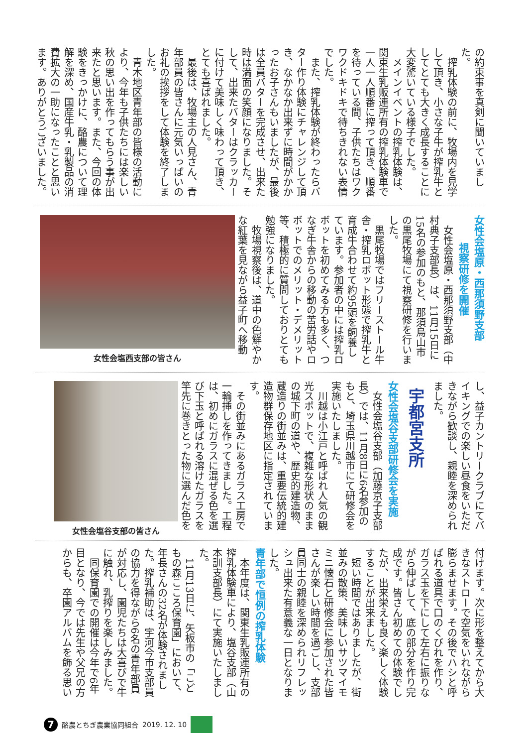の約束事を真剣に聞いていました。
搾乳体験の前に、牧場内を見学して頂き、小さな子牛が搾乳牛としてとても大きく成長することに大変驚いている様子でした。
メインイベントの搾乳体験は、関東生乳販連所有の搾乳体験車で一人一人順番に搾って頂き、順番を待っている間、子供たちはワクワクドキドキで待ちきれない表情でした。
また、搾乳体験が終わったらバター作り体験にチャレンジして頂き、なかなか出来ずに時間がかかったお子さんもいましたが、最後は全員バターを完成させ、出来た時は満面の笑顔になりました。そして、出来たバターはクラッカーに付けて美味しく味わって頂き、とても喜ばれました。
最後は、牧場主の人見さん、青年部員の皆さんに元気いっぱいのお礼の挨拶をして体験を終了しました。
青木地区青年部の皆様の活動により、今年も子供たちには楽しい秋の思い出を作ってもらう事が出来たと思います。また、今回の体験をきっかけに、酪農について理解を深め、国産牛乳・乳製品の消費拡大の一助になったことと思います。ありがとうございました。
女性会塩原・西那須野支部
視察研修を開催
女性会塩原・西那須野支部（中村典子支部長）は、11月15日に15名の参加のもと、那須烏山市の黒尾牧場にて視察研修を行いました。
黒尾牧場ではフリーストール牛舎・搾乳ロボット形態で搾乳牛と育成牛合わせて約95頭を飼養しています。参加者の中には搾乳ロボットを初めてみる方も多く、つなぎ牛舎からの移動の苦労話やロボットでのメリット・デメリット等、積極的に質問しておりとても勉強になりました。
牧場視察後は、道中の色鮮やかな紅葉を見ながら益子町へ移動
女性会塩西支部の皆さん
し、益子カントリークラブにてバイキングでの楽しい昼食をいただきながら歓談し、親睦を深められました。
宇都宮支所
女性会塩谷支部研修会を実施
女性会塩谷支部（加藤京子支部長）では、11月8日に6名参加のもと、埼玉県川越市にて研修会を実施いたしました。
川越は小江戸と呼ばれ人気の観光スポットで、複雑な形状のままの城下町の道や、歴史的建造物、蔵造りの街並みは、重要伝統的建造物群保存地区に指定されています。
その街並みにあるガラス工房で一輪挿しを作ってきました。工程は、初めにガラスに混ぜる色を選び下玉と呼ばれる溶けたガラスを竿先に巻きとった物に選んだ色を
女性会塩谷支部の皆さん
付けます。次に形を整えてから大きなストローで空気をいれながら膨らませます。その後でハシと呼ばれる道具で口のくびれを作り、ガラス玉を下にして左右に振りながら伸ばして、底の部分を作り完成です。皆さん初めての体験でしたが、出来栄えも良く楽しく体験することが出来ました。
短い時間ではありましたが、街並みの散策、美味しいサツマイモミニ懐石と研修会に参加された皆さんが楽しい時間を過ごし、支部員同士の親睦を深められリフレッシュ出来た有意義な一日となりました。
青年部で恒例の搾乳体験
本年度は、関東生乳販連所有の搾乳体験車により、塩谷支部（山本訓支部長）にて実施いたしました。
11月13日に、矢板市の「こどもの森こころ保育園」において、年長さんの32名が体験されました。搾乳補助は、宇河今市支部員の協力を得ながら6名の青年部員が対応し、園児たちは大喜びで牛に触れ、乳搾りを楽しみました。
同保育園での開催は今年で6年目となり、今では先生や父兄の方からも、卒園アルバムを飾る思い
7
酪農とちぎ農業協同組合 2019. 12. 10